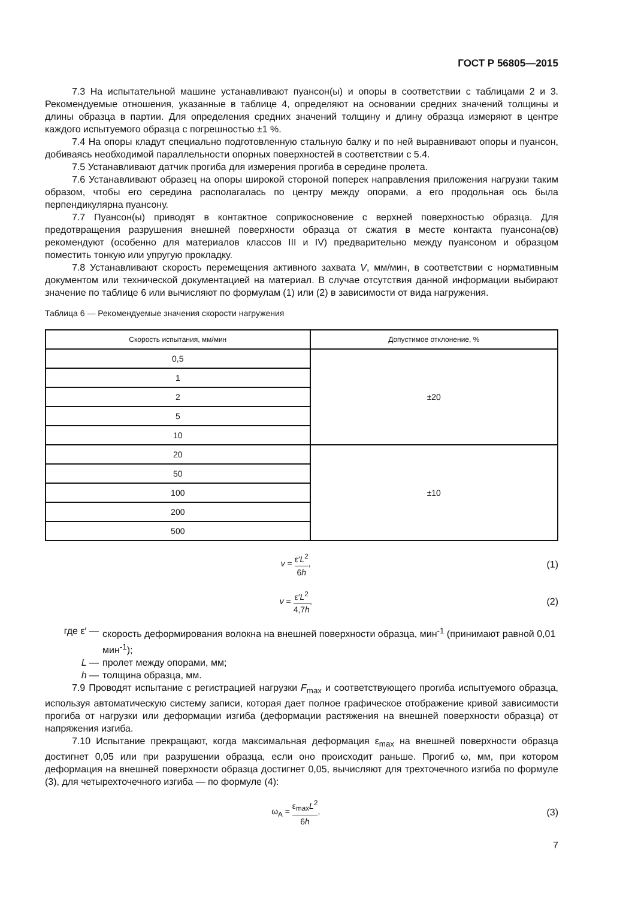ГОСТ Р 56805—2015
7.3 На испытательной машине устанавливают пуансон(ы) и опоры в соответствии с таблицами 2 и 3. Рекомендуемые отношения, указанные в таблице 4, определяют на основании средних значений толщины и длины образца в партии. Для определения средних значений толщину и длину образца измеряют в центре каждого испытуемого образца с погрешностью ±1 %.
7.4 На опоры кладут специально подготовленную стальную балку и по ней выравнивают опоры и пуансон, добиваясь необходимой параллельности опорных поверхностей в соответствии с 5.4.
7.5 Устанавливают датчик прогиба для измерения прогиба в середине пролета.
7.6 Устанавливают образец на опоры широкой стороной поперек направления приложения нагрузки таким образом, чтобы его середина располагалась по центру между опорами, а его продольная ось была перпендикулярна пуансону.
7.7 Пуансон(ы) приводят в контактное соприкосновение с верхней поверхностью образца. Для предотвращения разрушения внешней поверхности образца от сжатия в месте контакта пуансона(ов) рекомендуют (особенно для материалов классов III и IV) предварительно между пуансоном и образцом поместить тонкую или упругую прокладку.
7.8 Устанавливают скорость перемещения активного захвата V, мм/мин, в соответствии с нормативным документом или технической документацией на материал. В случае отсутствия данной информации выбирают значение по таблице 6 или вычисляют по формулам (1) или (2) в зависимости от вида нагружения.
Таблица 6 — Рекомендуемые значения скорости нагружения
| Скорость испытания, мм/мин | Допустимое отклонение, % |
| --- | --- |
| 0,5 | ±20 |
| 1 | |
| 2 | |
| 5 | |
| 10 | |
| 20 | ±10 |
| 50 | |
| 100 | |
| 200 | |
| 500 | |
v = ε′L<sup>2</sup> 6h, (1)
v = ε′L<sup>2</sup> 4,7h, (2)
где ε′ — скорость деформирования волокна на внешней поверхности образца, мин<sup>-1</sup> (принимают равной 0,01 мин<sup>-1</sup>);
L — пролет между опорами, мм;
h — толщина образца, мм.
7.9 Проводят испытание с регистрацией нагрузки F<sub>max</sub> и соответствующего прогиба испытуемого образца, используя автоматическую систему записи, которая дает полное графическое отображение кривой зависимости прогиба от нагрузки или деформации изгиба (деформации растяжения на внешней поверхности образца) от напряжения изгиба.
7.10 Испытание прекращают, когда максимальная деформация ε<sub>max</sub> на внешней поверхности образца достигнет 0,05 или при разрушении образца, если оно происходит раньше. Прогиб ω, мм, при котором деформация на внешней поверхности образца достигнет 0,05, вычисляют для трехточечного изгиба по формуле (3), для четырехточечного изгиба — по формуле (4):
ω<sub>A</sub> = ε<sub>max</sub>L<sup>2</sup> 6h, (3)
7